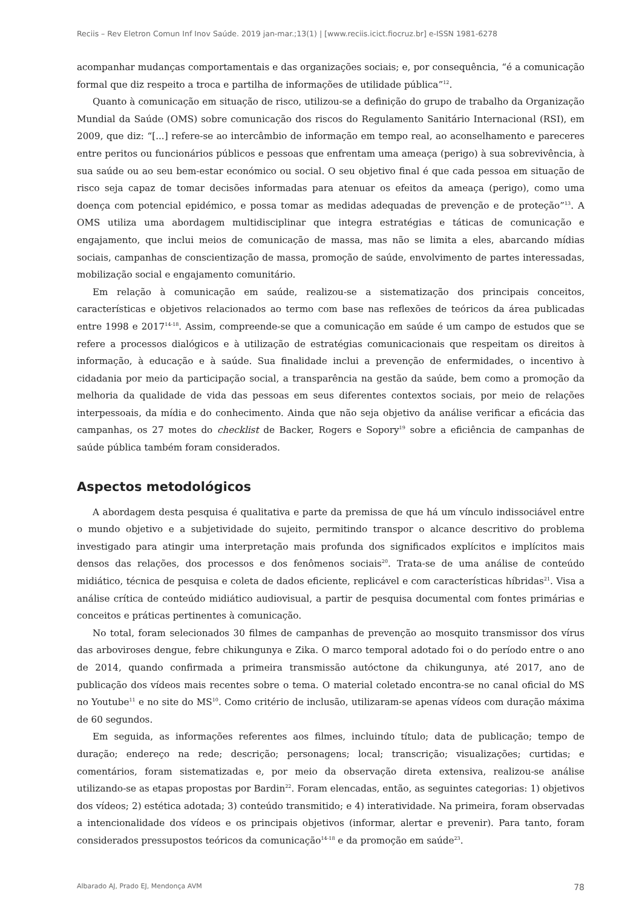Reciis – Rev Eletron Comun Inf Inov Saúde. 2019 jan-mar.;13(1) | [www.reciis.icict.fiocruz.br] e-ISSN 1981-6278
acompanhar mudanças comportamentais e das organizações sociais; e, por consequência, “é a comunicação formal que diz respeito a troca e partilha de informações de utilidade pública”<sup>12</sup>.
Quanto à comunicação em situação de risco, utilizou-se a definição do grupo de trabalho da Organização Mundial da Saúde (OMS) sobre comunicação dos riscos do Regulamento Sanitário Internacional (RSI), em 2009, que diz: “[...] refere-se ao intercâmbio de informação em tempo real, ao aconselhamento e pareceres entre peritos ou funcionários públicos e pessoas que enfrentam uma ameaça (perigo) à sua sobrevivência, à sua saúde ou ao seu bem-estar económico ou social. O seu objetivo final é que cada pessoa em situação de risco seja capaz de tomar decisões informadas para atenuar os efeitos da ameaça (perigo), como uma doença com potencial epidémico, e possa tomar as medidas adequadas de prevenção e de proteção”<sup>13</sup>. A OMS utiliza uma abordagem multidisciplinar que integra estratégias e táticas de comunicação e engajamento, que inclui meios de comunicação de massa, mas não se limita a eles, abarcando mídias sociais, campanhas de conscientização de massa, promoção de saúde, envolvimento de partes interessadas, mobilização social e engajamento comunitário.
Em relação à comunicação em saúde, realizou-se a sistematização dos principais conceitos, características e objetivos relacionados ao termo com base nas reflexões de teóricos da área publicadas entre 1998 e 2017<sup>14-18</sup>. Assim, compreende-se que a comunicação em saúde é um campo de estudos que se refere a processos dialógicos e à utilização de estratégias comunicacionais que respeitam os direitos à informação, à educação e à saúde. Sua finalidade inclui a prevenção de enfermidades, o incentivo à cidadania por meio da participação social, a transparência na gestão da saúde, bem como a promoção da melhoria da qualidade de vida das pessoas em seus diferentes contextos sociais, por meio de relações interpessoais, da mídia e do conhecimento. Ainda que não seja objetivo da análise verificar a eficácia das campanhas, os 27 motes do checklist de Backer, Rogers e Sopory<sup>19</sup> sobre a eficiência de campanhas de saúde pública também foram considerados.
Aspectos metodológicos
A abordagem desta pesquisa é qualitativa e parte da premissa de que há um vínculo indissociável entre o mundo objetivo e a subjetividade do sujeito, permitindo transpor o alcance descritivo do problema investigado para atingir uma interpretação mais profunda dos significados explícitos e implícitos mais densos das relações, dos processos e dos fenômenos sociais<sup>20</sup>. Trata-se de uma análise de conteúdo midiático, técnica de pesquisa e coleta de dados eficiente, replicável e com características híbridas<sup>21</sup>. Visa a análise crítica de conteúdo midiático audiovisual, a partir de pesquisa documental com fontes primárias e conceitos e práticas pertinentes à comunicação.
No total, foram selecionados 30 filmes de campanhas de prevenção ao mosquito transmissor dos vírus das arboviroses dengue, febre chikungunya e Zika. O marco temporal adotado foi o do período entre o ano de 2014, quando confirmada a primeira transmissão autóctone da chikungunya, até 2017, ano de publicação dos vídeos mais recentes sobre o tema. O material coletado encontra-se no canal oficial do MS no Youtube<sup>11</sup> e no site do MS<sup>10</sup>. Como critério de inclusão, utilizaram-se apenas vídeos com duração máxima de 60 segundos.
Em seguida, as informações referentes aos filmes, incluindo título; data de publicação; tempo de duração; endereço na rede; descrição; personagens; local; transcrição; visualizações; curtidas; e comentários, foram sistematizadas e, por meio da observação direta extensiva, realizou-se análise utilizando-se as etapas propostas por Bardin<sup>22</sup>. Foram elencadas, então, as seguintes categorias: 1) objetivos dos vídeos; 2) estética adotada; 3) conteúdo transmitido; e 4) interatividade. Na primeira, foram observadas a intencionalidade dos vídeos e os principais objetivos (informar, alertar e prevenir). Para tanto, foram considerados pressupostos teóricos da comunicação<sup>14-18</sup> e da promoção em saúde<sup>23</sup>.
Albarado AJ, Prado EJ, Mendonça AVM 78